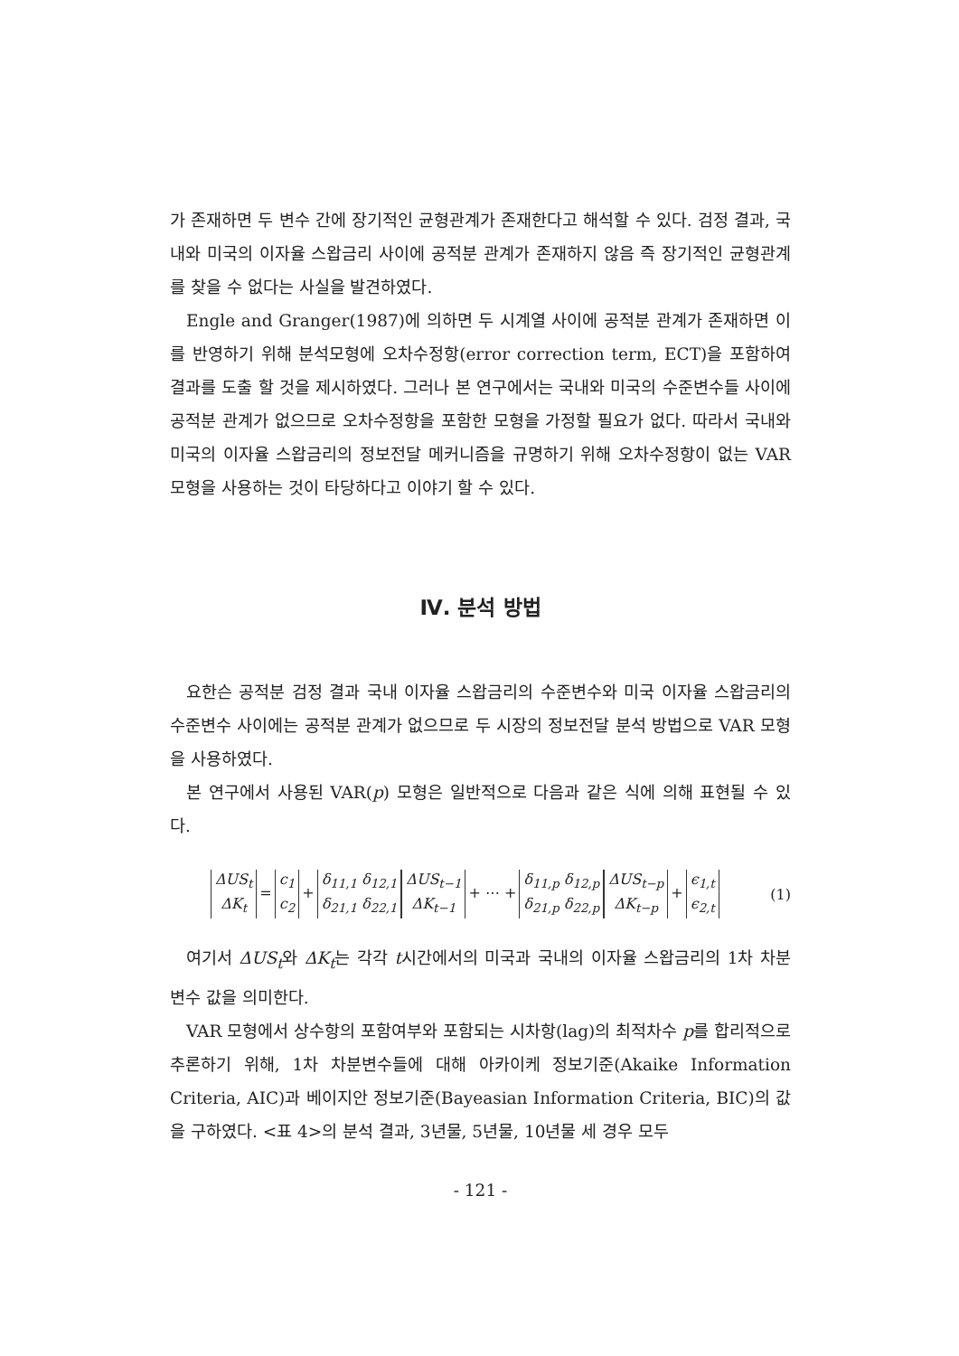가 존재하면 두 변수 간에 장기적인 균형관계가 존재한다고 해석할 수 있다. 검정 결과, 국내와 미국의 이자율 스왑금리 사이에 공적분 관계가 존재하지 않음 즉 장기적인 균형관계를 찾을 수 없다는 사실을 발견하였다.
Engle and Granger(1987)에 의하면 두 시계열 사이에 공적분 관계가 존재하면 이를 반영하기 위해 분석모형에 오차수정항(error correction term, ECT)을 포함하여 결과를 도출 할 것을 제시하였다. 그러나 본 연구에서는 국내와 미국의 수준변수들 사이에 공적분 관계가 없으므로 오차수정항을 포함한 모형을 가정할 필요가 없다. 따라서 국내와 미국의 이자율 스왑금리의 정보전달 메커니즘을 규명하기 위해 오차수정항이 없는 VAR 모형을 사용하는 것이 타당하다고 이야기 할 수 있다.
Ⅳ. 분석 방법
요한슨 공적분 검정 결과 국내 이자율 스왑금리의 수준변수와 미국 이자율 스왑금리의 수준변수 사이에는 공적분 관계가 없으므로 두 시장의 정보전달 분석 방법으로 VAR 모형을 사용하였다.
본 연구에서 사용된 VAR(p) 모형은 일반적으로 다음과 같은 식에 의해 표현될 수 있다.
ΔUS<sub>t</sub>
ΔK<sub>t</sub> = c<sub>1</sub>
c<sub>2</sub> + δ<sub>11,1</sub> δ<sub>12,1</sub>
δ<sub>21,1</sub> δ<sub>22,1</sub> ΔUS<sub>t−1</sub>
ΔK<sub>t−1</sub> + ⋯ + δ<sub>11,p</sub> δ<sub>12,p</sub>
δ<sub>21,p</sub> δ<sub>22,p</sub> ΔUS<sub>t−p</sub>
ΔK<sub>t−p</sub> + ϵ<sub>1,t</sub>
ϵ<sub>2,t</sub>
(1)
여기서 ΔUS<sub>t</sub>와 ΔK<sub>t</sub>는 각각 t시간에서의 미국과 국내의 이자율 스왑금리의 1차 차분변수 값을 의미한다.
VAR 모형에서 상수항의 포함여부와 포함되는 시차항(lag)의 최적차수 p를 합리적으로 추론하기 위해, 1차 차분변수들에 대해 아카이케 정보기준(Akaike Information Criteria, AIC)과 베이지안 정보기준(Bayeasian Information Criteria, BIC)의 값을 구하였다. <표 4>의 분석 결과, 3년물, 5년물, 10년물 세 경우 모두
- 121 -